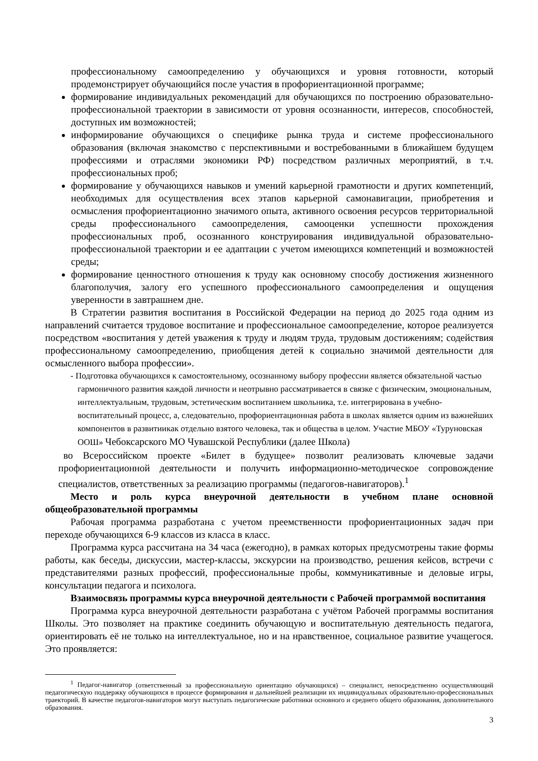профессиональному самоопределению у обучающихся и уровня готовности, который продемонстрирует обучающийся после участия в профориентационной программе;
формирование индивидуальных рекомендаций для обучающихся по построению образовательно-профессиональной траектории в зависимости от уровня осознанности, интересов, способностей, доступных им возможностей;
информирование обучающихся о специфике рынка труда и системе профессионального образования (включая знакомство с перспективными и востребованными в ближайшем будущем профессиями и отраслями экономики РФ) посредством различных мероприятий, в т.ч. профессиональных проб;
формирование у обучающихся навыков и умений карьерной грамотности и других компетенций, необходимых для осуществления всех этапов карьерной самонавигации, приобретения и осмысления профориентационно значимого опыта, активного освоения ресурсов территориальной среды профессионального самоопределения, самооценки успешности прохождения профессиональных проб, осознанного конструирования индивидуальной образовательно-профессиональной траектории и ее адаптации с учетом имеющихся компетенций и возможностей среды;
формирование ценностного отношения к труду как основному способу достижения жизненного благополучия, залогу его успешного профессионального самоопределения и ощущения уверенности в завтрашнем дне.
В Стратегии развития воспитания в Российской Федерации на период до 2025 года одним из направлений считается трудовое воспитание и профессиональное самоопределение, которое реализуется посредством «воспитания у детей уважения к труду и людям труда, трудовым достижениям; содействия профессиональному самоопределению, приобщения детей к социально значимой деятельности для осмысленного выбора профессии».
- Подготовка обучающихся к самостоятельному, осознанному выбору профессии является обязательной частью гармоничного развития каждой личности и неотрывно рассматривается в связке с физическим, эмоциональным, интеллектуальным, трудовым, эстетическим воспитанием школьника, т.е. интегрирована в учебно-воспитательный процесс, а, следовательно, профориентационная работа в школах является одним из важнейших компонентов в развитиикак отдельно взятого человека, так и общества в целом. Участие МБОУ «Туруновская ООШ» Чебоксарского МО Чувашской Республики (далее Школа)
во Всероссийском проекте «Билет в будущее» позволит реализовать ключевые задачи профориентационной деятельности и получить информационно-методическое сопровождение специалистов, ответственных за реализацию программы (педагогов-навигаторов).<sup>1</sup>
Место и роль курса внеурочной деятельности в учебном плане основной общеобразовательной программы
Рабочая программа разработана с учетом преемственности профориентационных задач при переходе обучающихся 6-9 классов из класса в класс.
Программа курса рассчитана на 34 часа (ежегодно), в рамках которых предусмотрены такие формы работы, как беседы, дискуссии, мастер-классы, экскурсии на производство, решения кейсов, встречи с представителями разных профессий, профессиональные пробы, коммуникативные и деловые игры, консультации педагога и психолога.
Взаимосвязь программы курса внеурочной деятельности с Рабочей программой воспитания
Программа курса внеурочной деятельности разработана с учётом Рабочей программы воспитания Школы. Это позволяет на практике соединить обучающую и воспитательную деятельность педагога, ориентировать её не только на интеллектуальное, но и на нравственное, социальное развитие учащегося. Это проявляется:
<sup>1</sup> Педагог-навигатор (ответственный за профессиональную ориентацию обучающихся) – специалист, непосредственно осуществляющий педагогическую поддержку обучающихся в процессе формирования и дальнейшей реализации их индивидуальных образовательно-профессиональных траекторий. В качестве педагогов-навигаторов могут выступать педагогические работники основного и среднего общего образования, дополнительного образования.
3